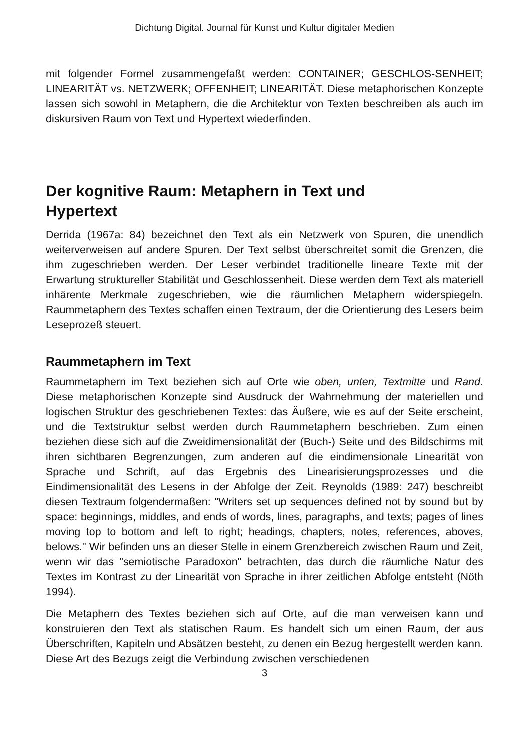Dichtung Digital. Journal für Kunst und Kultur digitaler Medien
mit folgender Formel zusammengefaßt werden: CONTAINER; GESCHLOS-SENHEIT; LINEARITÄT vs. NETZWERK; OFFENHEIT; LINEARITÄT. Diese metaphorischen Konzepte lassen sich sowohl in Metaphern, die die Architektur von Texten beschreiben als auch im diskursiven Raum von Text und Hypertext wiederfinden.
Der kognitive Raum: Metaphern in Text und
Hypertext
Derrida (1967a: 84) bezeichnet den Text als ein Netzwerk von Spuren, die unendlich weiterverweisen auf andere Spuren. Der Text selbst überschreitet somit die Grenzen, die ihm zugeschrieben werden. Der Leser verbindet traditionelle lineare Texte mit der Erwartung struktureller Stabilität und Geschlossenheit. Diese werden dem Text als materiell inhärente Merkmale zugeschrieben, wie die räumlichen Metaphern widerspiegeln. Raummetaphern des Textes schaffen einen Textraum, der die Orientierung des Lesers beim Leseprozeß steuert.
Raummetaphern im Text
Raummetaphern im Text beziehen sich auf Orte wie oben, unten, Textmitte und Rand. Diese metaphorischen Konzepte sind Ausdruck der Wahrnehmung der materiellen und logischen Struktur des geschriebenen Textes: das Äußere, wie es auf der Seite erscheint, und die Textstruktur selbst werden durch Raummetaphern beschrieben. Zum einen beziehen diese sich auf die Zweidimensionalität der (Buch-) Seite und des Bildschirms mit ihren sichtbaren Begrenzungen, zum anderen auf die eindimensionale Linearität von Sprache und Schrift, auf das Ergebnis des Linearisierungsprozesses und die Eindimensionalität des Lesens in der Abfolge der Zeit. Reynolds (1989: 247) beschreibt diesen Textraum folgendermaßen: "Writers set up sequences defined not by sound but by space: beginnings, middles, and ends of words, lines, paragraphs, and texts; pages of lines moving top to bottom and left to right; headings, chapters, notes, references, aboves, belows." Wir befinden uns an dieser Stelle in einem Grenzbereich zwischen Raum und Zeit, wenn wir das "semiotische Paradoxon" betrachten, das durch die räumliche Natur des Textes im Kontrast zu der Linearität von Sprache in ihrer zeitlichen Abfolge entsteht (Nöth 1994).
Die Metaphern des Textes beziehen sich auf Orte, auf die man verweisen kann und konstruieren den Text als statischen Raum. Es handelt sich um einen Raum, der aus Überschriften, Kapiteln und Absätzen besteht, zu denen ein Bezug hergestellt werden kann. Diese Art des Bezugs zeigt die Verbindung zwischen verschiedenen
3